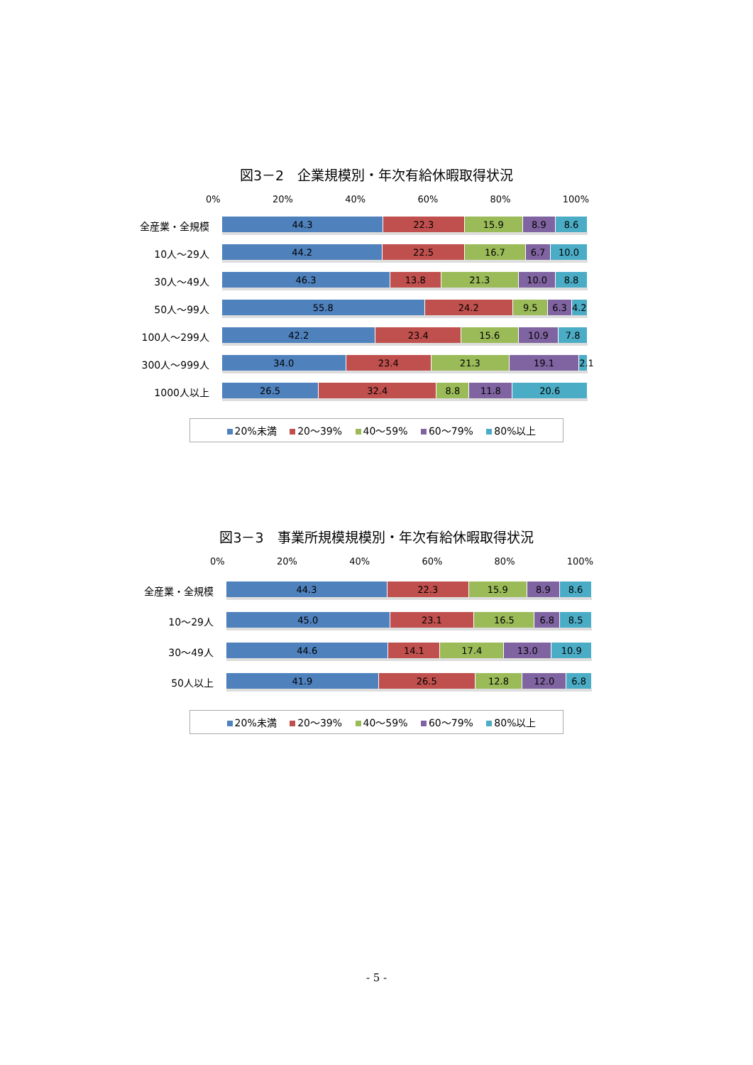図3－2　企業規模別・年次有給休暇取得状況
0% 20% 40% 60% 80% 100%
全産業・全規模
44.3 22.3 15.9 8.9 8.6
10人～29人
44.2 22.5 16.7 6.7 10.0
30人～49人
46.3 13.8 21.3 10.0 8.8
50人～99人
55.8 24.2 9.5 6.3 4.2
100人～299人
42.2 23.4 15.6 10.9 7.8
300人～999人
34.0 23.4 21.3 19.1 2.1
1000人以上
26.5 32.4 8.8 11.8 20.6
20%未満 20～39% 40～59% 60～79% 80%以上
図3－3　事業所規模規模別・年次有給休暇取得状況
0% 20% 40% 60% 80% 100%
全産業・全規模
44.3 22.3 15.9 8.9 8.6
10～29人
45.0 23.1 16.5 6.8 8.5
30～49人
44.6 14.1 17.4 13.0 10.9
50人以上
41.9 26.5 12.8 12.0 6.8
20%未満 20～39% 40～59% 60～79% 80%以上
- 5 -